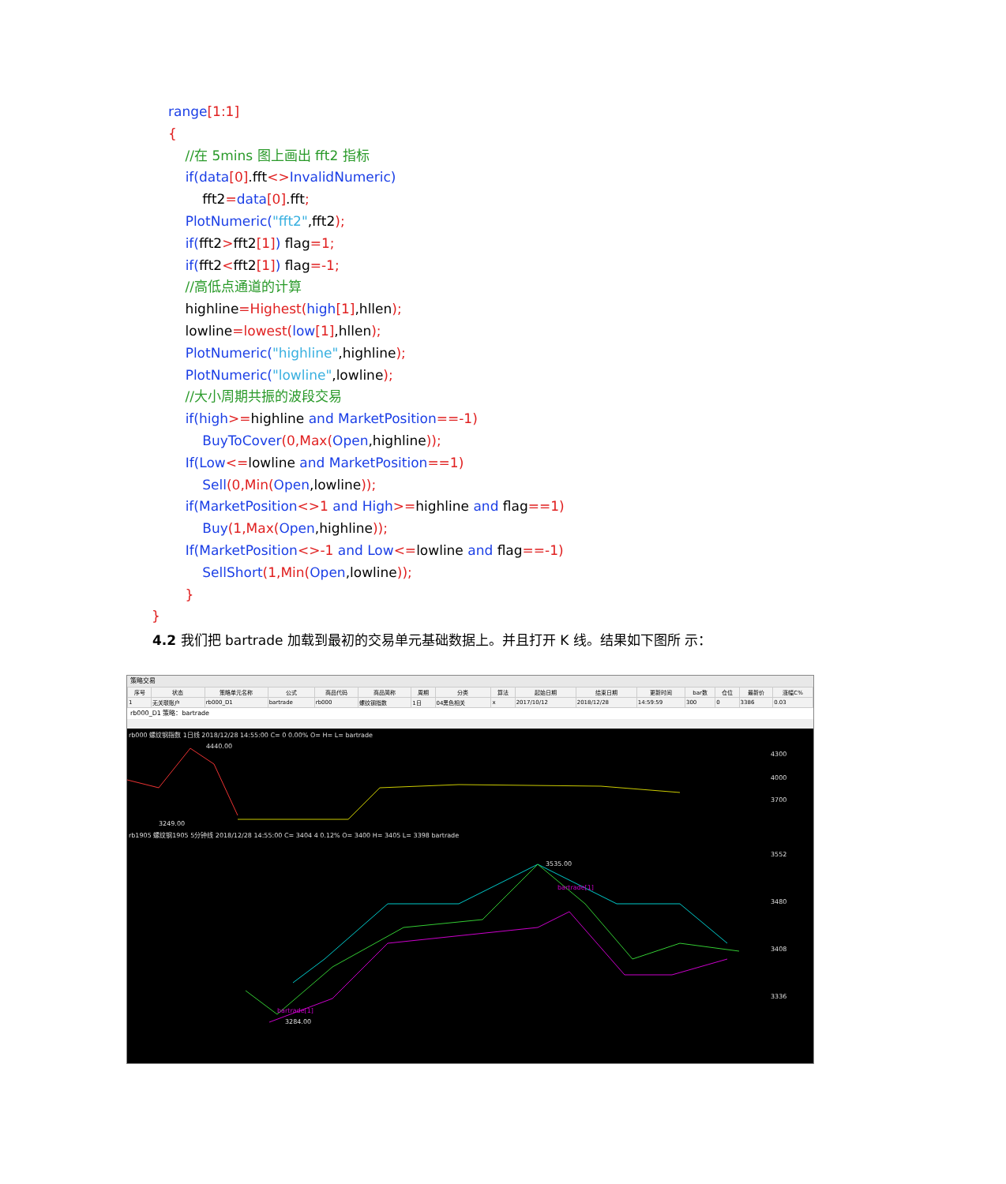range[1:1]
{
//在 5mins 图上画出 fft2 指标
if(data[0].fft<>InvalidNumeric)
fft2=data[0].fft;
PlotNumeric("fft2",fft2);
if(fft2>fft2[1]) flag=1;
if(fft2<fft2[1]) flag=-1;
//高低点通道的计算
highline=Highest(high[1],hllen);
lowline=lowest(low[1],hllen);
PlotNumeric("highline",highline);
PlotNumeric("lowline",lowline);
//大小周期共振的波段交易
if(high>=highline and MarketPosition==-1)
BuyToCover(0,Max(Open,highline));
If(Low<=lowline and MarketPosition==1)
Sell(0,Min(Open,lowline));
if(MarketPosition<>1 and High>=highline and flag==1)
Buy(1,Max(Open,highline));
If(MarketPosition<>-1 and Low<=lowline and flag==-1)
SellShort(1,Min(Open,lowline));
}
}
4.2 我们把 bartrade 加载到最初的交易单元基础数据上。并且打开 K 线。结果如下图所 示：
策略交易
| 序号 | 状态 | 策略单元名称 | 公式 | 商品代码 | 商品简称 | 周期 | 分类 | 算法 | 起始日期 | 结束日期 | 更新时间 | bar数 | 仓位 | 最新价 | 涨幅C% |
| --- | --- | --- | --- | --- | --- | --- | --- | --- | --- | --- | --- | --- | --- | --- | --- |
| 1 | 无关联账户 | rb000_D1 | bartrade | rb000 | 螺纹钢指数 | 1日 | 04黑色相关 | x | 2017/10/12 | 2018/12/28 | 14:59:59 | 300 | 0 | 3386 | 0.03 |
rb000_D1 策略：bartrade
rb000 螺纹钢指数 1日线 2018/12/28 14:55:00 C= 0 0.00% O= H= L= bartrade
4300
4000
3700
3249.00
4440.00
rb1905 螺纹钢1905 5分钟线 2018/12/28 14:55:00 C= 3404 4 0.12% O= 3400 H= 3405 L= 3398 bartrade
3552
3480
3408
3336
3535.00
3284.00
bartrade[1]
bartrade[1]